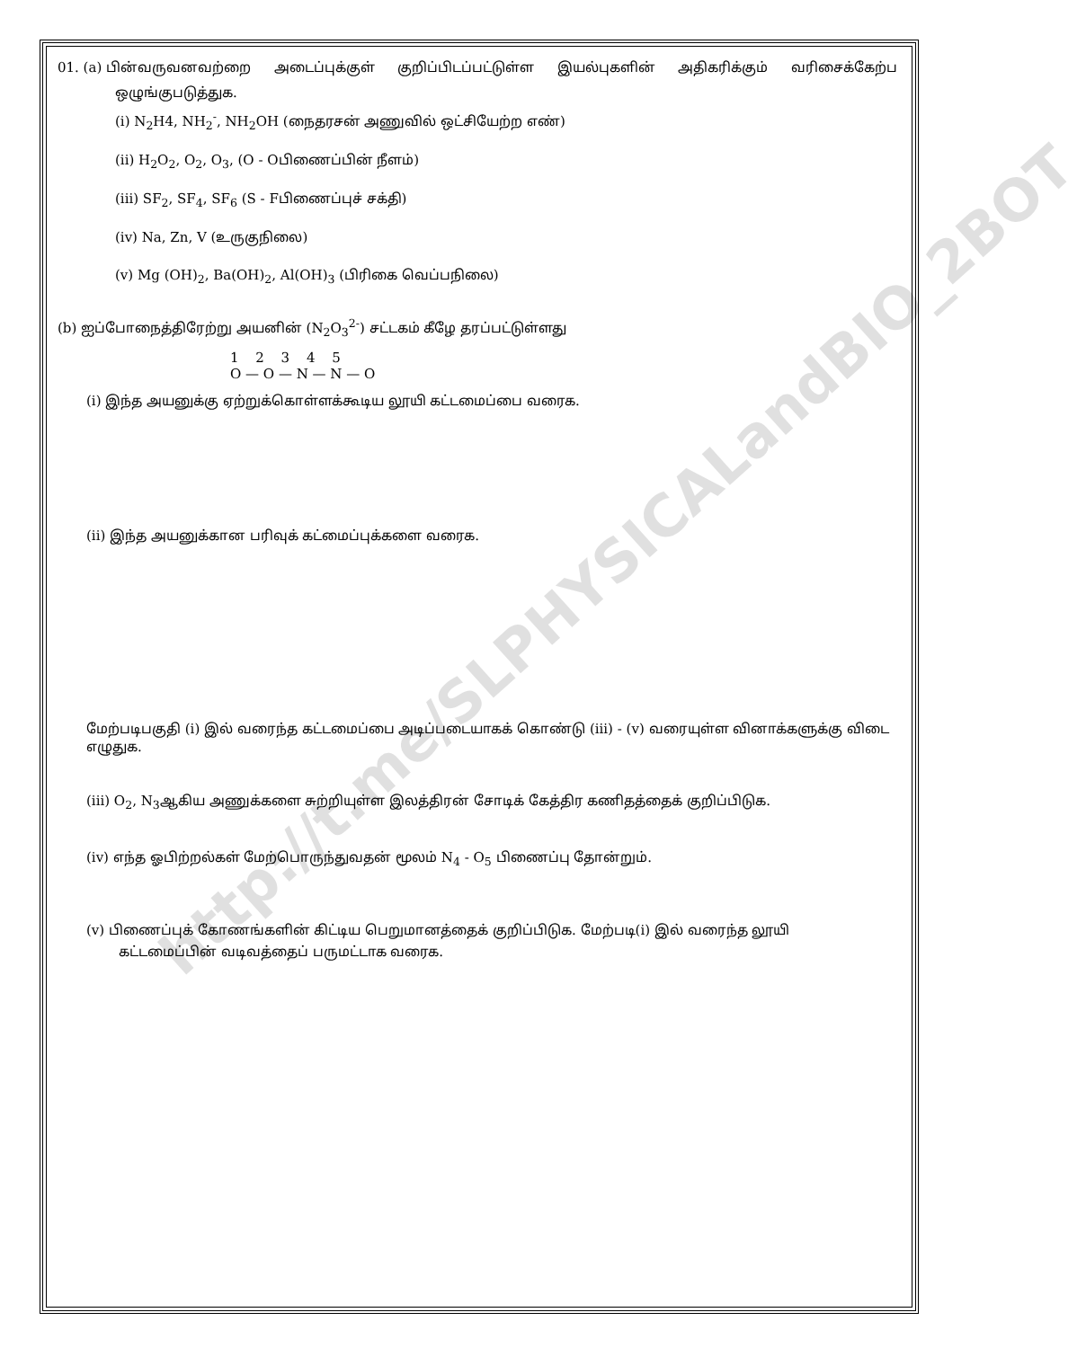01. (a) பின்வருவனவற்றை அடைப்புக்குள் குறிப்பிடப்பட்டுள்ள இயல்புகளின் அதிகரிக்கும் வரிசைக்கேற்ப
ஒழுங்குபடுத்துக.
(i) N<sub>2</sub>H4, NH<sub>2</sub><sup>-</sup>, NH<sub>2</sub>OH (நைதரசன் அணுவில் ஒட்சியேற்ற எண்)
(ii) H<sub>2</sub>O<sub>2</sub>, O<sub>2</sub>, O<sub>3</sub>, (O - Oபிணைப்பின் நீளம்)
(iii) SF<sub>2</sub>, SF<sub>4</sub>, SF<sub>6</sub> (S - Fபிணைப்புச் சக்தி)
(iv) Na, Zn, V (உருகுநிலை)
(v) Mg (OH)<sub>2</sub>, Ba(OH)<sub>2</sub>, Al(OH)<sub>3</sub> (பிரிகை வெப்பநிலை)
(b) ஐப்போநைத்திரேற்று அயனின் (N<sub>2</sub>O<sub>3</sub><sup>2-</sup>) சட்டகம் கீழே தரப்பட்டுள்ளது
1 2 3 4 5
O — O — N — N — O
(i) இந்த அயனுக்கு ஏற்றுக்கொள்ளக்கூடிய லூயி கட்டமைப்பை வரைக.
(ii) இந்த அயனுக்கான பரிவுக் கட்மைப்புக்களை வரைக.
மேற்படிபகுதி (i) இல் வரைந்த கட்டமைப்பை அடிப்படையாகக் கொண்டு (iii) - (v) வரையுள்ள வினாக்களுக்கு விடை எழுதுக.
(iii) O<sub>2</sub>, N<sub>3</sub>ஆகிய அணுக்களை சுற்றியுள்ள இலத்திரன் சோடிக் கேத்திர கணிதத்தைக் குறிப்பிடுக.
(iv) எந்த ஓபிற்றல்கள் மேற்பொருந்துவதன் மூலம் N<sub>4</sub> - O<sub>5</sub> பிணைப்பு தோன்றும்.
(v) பிணைப்புக் கோணங்களின் கிட்டிய பெறுமானத்தைக் குறிப்பிடுக. மேற்படி(i) இல் வரைந்த லூயி
கட்டமைப்பின் வடிவத்தைப் பருமட்டாக வரைக.
http://t.me/SLPHYSICALandBIO_2BOT